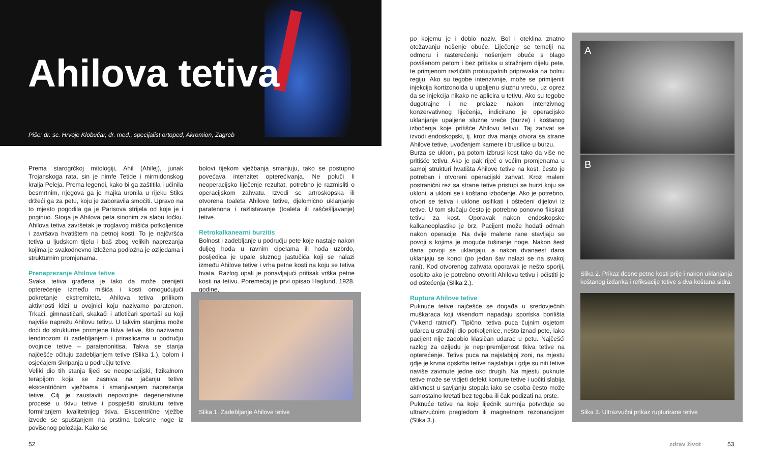Ahilova tetiva
Piše: dr. sc. Hrvoje Klobučar, dr. med., specijalist ortoped, Akromion, Zagreb
Prema starogrčkoj mitologiji, Ahil (Ahilej), junak Trojanskoga rata, sin je nimfe Tetide i mirmidonskog kralja Peleja. Prema legendi, kako bi ga zaštitila i učinila besmrtnim, njegova ga je majka uronila u rijeku Stiks držeći ga za petu, koju je zaboravila smočiti. Upravo na to mjesto pogodila ga je Parisova strijela od koje je i poginuo. Stoga je Ahilova peta sinonim za slabu točku. Ahilova tetiva završetak je troglavog mišića potkoljenice i završava hvatištem na petnoj kosti. To je najčvršća tetiva u ljudskom tijelu i baš zbog velikih naprezanja kojima je svakodnevno izložena podložna je ozljedama i strukturnim promjenama.
Prenaprezanje Ahilove tetive
Svaka tetiva građena je tako da može prenijeti opterećenje između mišića i kosti omogućujući pokretanje ekstremiteta. Ahilova tetiva prilikom aktivnosti klizi u ovojnici koju nazivamo paratenon. Trkači, gimnastičari, skakači i atletičari sportaši su koji najviše naprežu Ahilovu tetivu. U takvim stanjima može doći do strukturne promjene tkiva tetive, što nazivamo tendinozom ili zadebljanjem i priraslicama u području ovojnice tetive – paratenonitisa. Takva se stanja najčešće očituju zadebljanjem tetive (Slika 1.), bolom i osjećajem škripanja u području tetive.
Veliki dio tih stanja liječi se neoperacijski, fizikalnom terapijom koja se zasniva na jačanju tetive ekscentričnim vježbama i smanjivanjem naprezanja tetive. Cilj je zaustaviti nepovoljne degenerativne procese u tkivu tetive i pospješiti strukturu tetive formiranjem kvalitetnijeg tkiva. Ekscentrične vježbe izvode se spuštanjem na prstima bolesne noge iz povišenog položaja. Kako se
bolovi tijekom vježbanja smanjuju, tako se postupno povećava intenzitet opterećivanja. Ne poluči li neoperacijsko liječenje rezultat, potrebno je razmisliti o operacijskom zahvatu. Izvodi se artroskopska ili otvorena toaleta Ahilove tetive, djelomično uklanjanje paratenona i razlistavanje (toaleta ili raščešljavanje) tetive.
Retrokalkanearni burzitis
Bolnost i zadebljanje u području pete koje nastaje nakon duljeg hoda u ravnim cipelama ili hoda uzbrdo, posljedica je upale sluznog jastučića koji se nalazi između Ahilove tetive i vrha petne kosti na koju se tetiva hvata. Razlog upali je ponavljajući pritisak vrška petne kosti na tetivu. Poremećaj je prvi opisao Haglund, 1928. godine,
Slika 1. Zadebljanje Ahilove tetive
po kojemu je i dobio naziv. Bol i oteklina znatno otežavanju nošenje obuće. Liječenje se temelji na odmoru i rasterećenju nošenjem obuće s blago povišenom petom i bez pritiska u stražnjem dijelu pete, te primjenom različitih protuupalnih pripravaka na bolnu regiju. Ako su tegobe intenzivnije, može se primijeniti injekcija kortizonoida u upaljenu sluznu vreću, uz oprez da se injekcija nikako ne aplicira u tetivu. Ako su tegobe dugotrajne i ne prolaze nakon intenzivnog konzervativnog liječenja, indicirano je operacijsko uklanjanje upaljene sluzne vreće (burze) i koštanog izbočenja koje pritišće Ahilovu tetivu. Taj zahvat se izvodi endoskopski, tj. kroz dva manja otvora sa strane Ahilove tetive, uvođenjem kamere i brusilice u burzu.
Burza se ukloni, pa potom izbrusi kost tako da više ne pritišće tetivu. Ako je pak riječ o većim promjenama u samoj strukturi hvatišta Ahilove tetive na kost, često je potreban i otvoreni operacijski zahvat. Kroz maleni postranični rez sa strane tetive pristupi se burzi koju se ukloni, a ukloni se i koštano izbočenje. Ako je potrebno, otvori se tetiva i uklone osifikati i oštećeni dijelovi iz tetive. U tom slučaju često je potrebno ponovno fiksirati tetivu za kost. Oporavak nakon endoskopske kalkaneoplastike je brz. Pacijent može hodati odmah nakon operacije. Na dvije malene rane stavljaju se povoji s kojima je moguće tuširanje noge. Nakon šest dana povoji se uklanjaju, a nakon dvanaest dana uklanjaju se konci (po jedan šav nalazi se na svakoj rani). Kod otvorenog zahvata oporavak je nešto sporiji, osobito ako je potrebno otvoriti Ahilovu tetivu i očistiti je od oštećenja (Slika 2.).
Ruptura Ahilove tetive
Puknuće tetive najčešće se događa u sredovječnih muškaraca koji vikendom napadaju sportska borilišta (“vikend ratnici”). Tipično, tetiva puca čujnim osjetom udarca u stražnji dio potkoljenice, nešto iznad pete, iako pacijent nije zadobio klasičan udarac u petu. Najčešći razlog za ozljedu je nepripremljenost tkiva tetive na opterećenje. Tetiva puca na najslabijoj zoni, na mjestu gdje je krvna opskrba tetive najslabija i gdje su niti tetive naviše zavrnute jedne oko drugih. Na mjestu puknute tetive može se vidjeti defekt konture tetive i uočiti slabija aktivnost u savijanju stopala iako se osoba često može samostalno kretati bez tegoba ili čak podizati na prste.
Puknuće tetive na koje liječnik sumnja potvrđuje se ultrazvučnim pregledom ili magnetnom rezonancijom (Slika 3.).
A
B
Slika 2. Prikaz desne petne kosti prije i nakon uklanjanja koštanog izdanka i refiksacije tetive s dva koštana sidra
Slika 3. Ultrazvučni prikaz rupturirane tetive
52 zdrav život 53